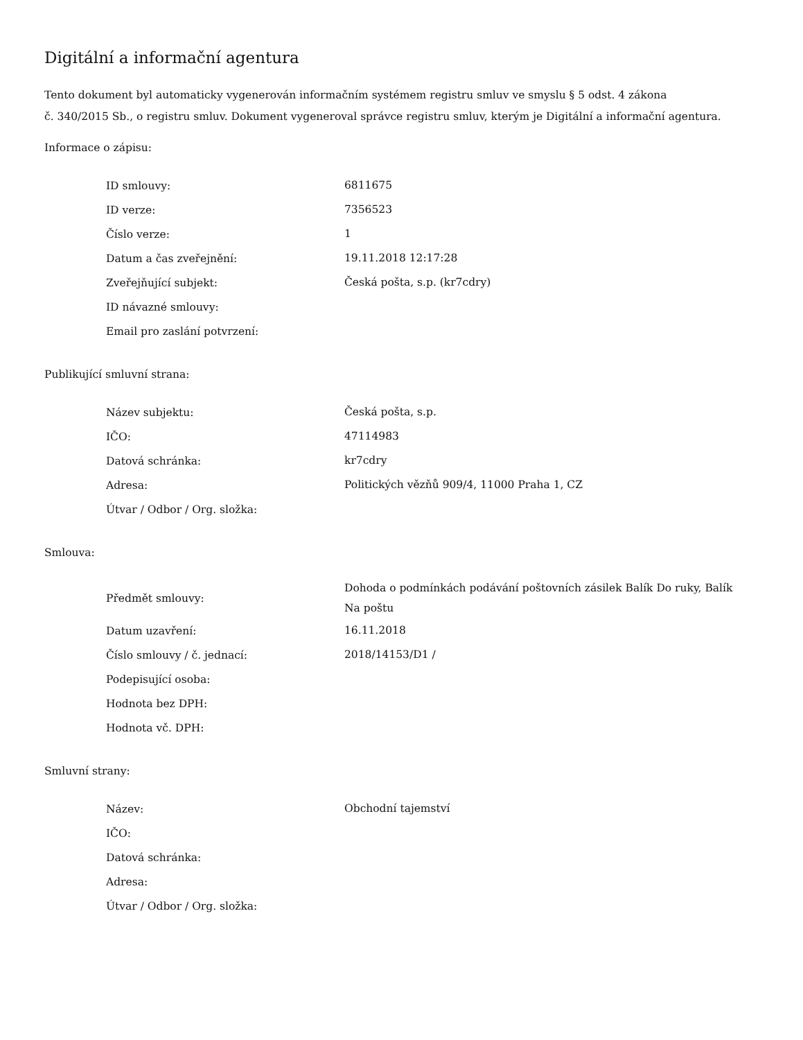Digitální a informační agentura
Tento dokument byl automaticky vygenerován informačním systémem registru smluv ve smyslu § 5 odst. 4 zákona
č. 340/2015 Sb., o registru smluv. Dokument vygeneroval správce registru smluv, kterým je Digitální a informační agentura.
Informace o zápisu:
| ID smlouvy: | 6811675 |
| ID verze: | 7356523 |
| Číslo verze: | 1 |
| Datum a čas zveřejnění: | 19.11.2018 12:17:28 |
| Zveřejňující subjekt: | Česká pošta, s.p. (kr7cdry) |
| ID návazné smlouvy: | |
| Email pro zaslání potvrzení: | |
Publikující smluvní strana:
| Název subjektu: | Česká pošta, s.p. |
| IČO: | 47114983 |
| Datová schránka: | kr7cdry |
| Adresa: | Politických vězňů 909/4, 11000 Praha 1, CZ |
| Útvar / Odbor / Org. složka: | |
Smlouva:
| Předmět smlouvy: | Dohoda o podmínkách podávání poštovních zásilek Balík Do ruky, Balík Na poštu |
| Datum uzavření: | 16.11.2018 |
| Číslo smlouvy / č. jednací: | 2018/14153/D1 / |
| Podepisující osoba: | |
| Hodnota bez DPH: | |
| Hodnota vč. DPH: | |
Smluvní strany:
| Název: | Obchodní tajemství |
| IČO: | |
| Datová schránka: | |
| Adresa: | |
| Útvar / Odbor / Org. složka: | |